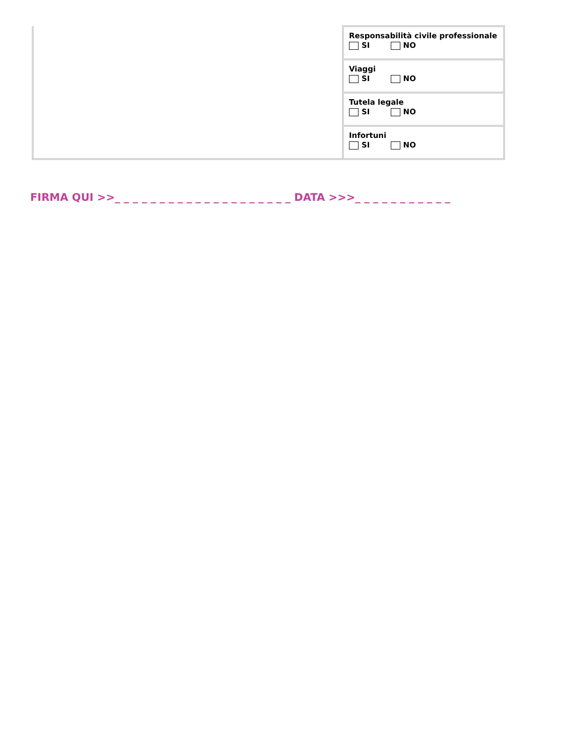| | Responsabilità civile professionale SI NO |
| | Viaggi SI NO |
| | Tutela legale SI NO |
| | Infortuni SI NO |
FIRMA QUI >>_ _ _ _ _ _ _ _ _ _ _ _ _ _ _ _ _ _ _ _ DATA >>>_ _ _ _ _ _ _ _ _ _ _